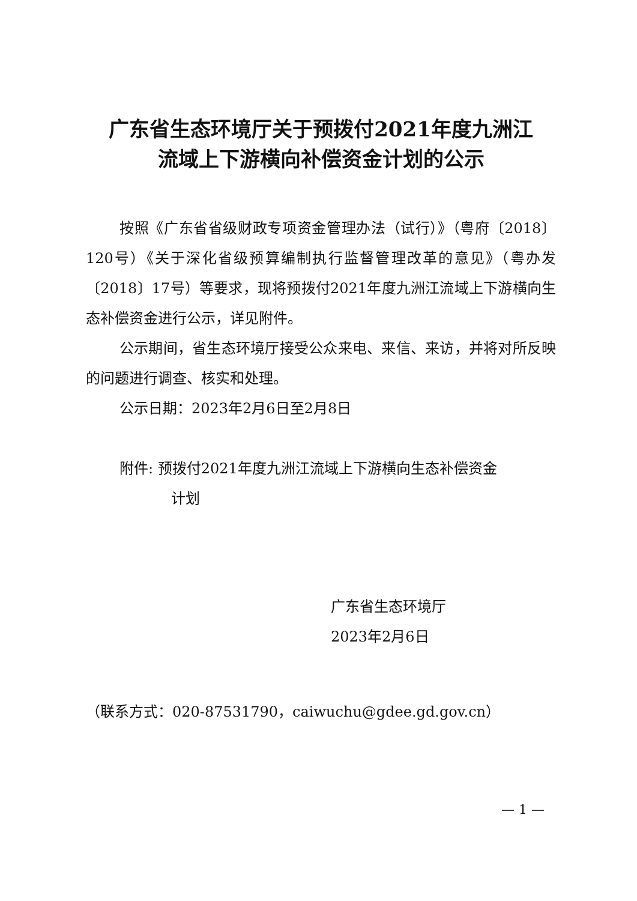广东省生态环境厅关于预拨付2021年度九洲江
流域上下游横向补偿资金计划的公示
按照《广东省省级财政专项资金管理办法（试行）》（粤府〔2018〕120号）《关于深化省级预算编制执行监督管理改革的意见》（粤办发〔2018〕17号）等要求，现将预拨付2021年度九洲江流域上下游横向生态补偿资金进行公示，详见附件。
公示期间，省生态环境厅接受公众来电、来信、来访，并将对所反映的问题进行调查、核实和处理。
公示日期：2023年2月6日至2月8日
附件: 预拨付2021年度九洲江流域上下游横向生态补偿资金
计划
广东省生态环境厅
2023年2月6日
（联系方式：020-87531790，caiwuchu@gdee.gd.gov.cn）
— 1 —